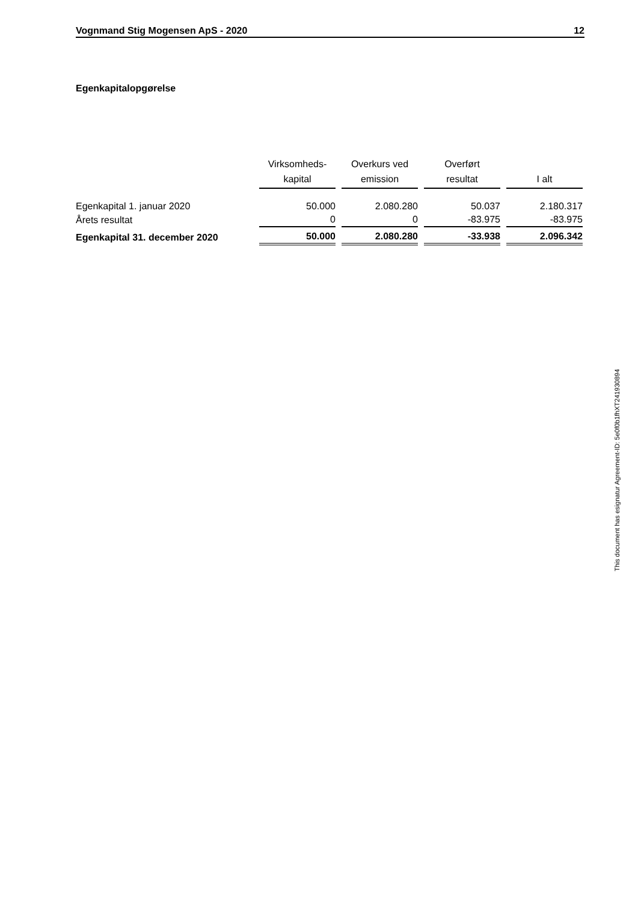Vognmand Stig Mogensen ApS - 2020 12
Egenkapitalopgørelse
| | Virksomheds- kapital | | Overkurs ved emission | | Overført resultat | | I alt |
| --- | --- | --- | --- | --- | --- | --- | --- |
| Egenkapital 1. januar 2020 | 50.000 | | 2.080.280 | | 50.037 | | 2.180.317 |
| Årets resultat | 0 | | 0 | | -83.975 | | -83.975 |
| Egenkapital 31. december 2020 | 50.000 | | 2.080.280 | | -33.938 | | 2.096.342 |
This document has esignatur Agreement-ID: 5e0f0b1fhXT241930894